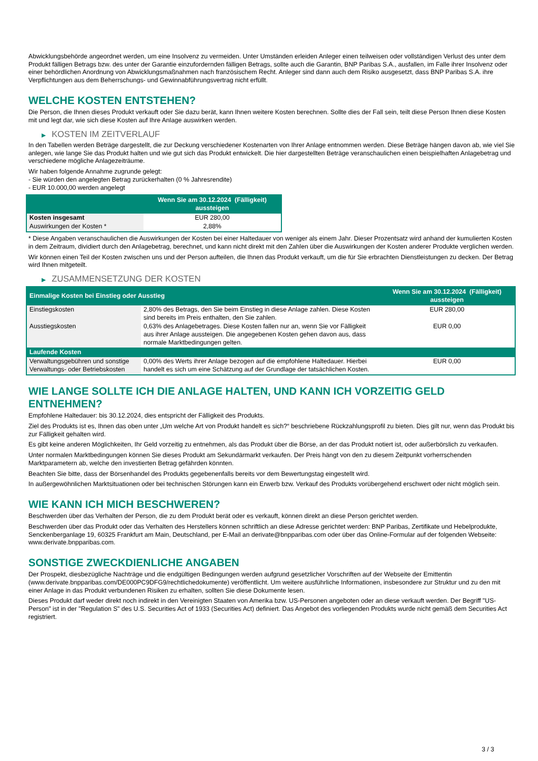Abwicklungsbehörde angeordnet werden, um eine Insolvenz zu vermeiden. Unter Umständen erleiden Anleger einen teilweisen oder vollständigen Verlust des unter dem Produkt fälligen Betrags bzw. des unter der Garantie einzufordernden fälligen Betrags, sollte auch die Garantin, BNP Paribas S.A., ausfallen, im Falle ihrer Insolvenz oder einer behördlichen Anordnung von Abwicklungsmaßnahmen nach französischem Recht. Anleger sind dann auch dem Risiko ausgesetzt, dass BNP Paribas S.A. ihre Verpflichtungen aus dem Beherrschungs- und Gewinnabführungsvertrag nicht erfüllt.
WELCHE KOSTEN ENTSTEHEN?
Die Person, die Ihnen dieses Produkt verkauft oder Sie dazu berät, kann Ihnen weitere Kosten berechnen. Sollte dies der Fall sein, teilt diese Person Ihnen diese Kosten mit und legt dar, wie sich diese Kosten auf Ihre Anlage auswirken werden.
▶ KOSTEN IM ZEITVERLAUF
In den Tabellen werden Beträge dargestellt, die zur Deckung verschiedener Kostenarten von Ihrer Anlage entnommen werden. Diese Beträge hängen davon ab, wie viel Sie anlegen, wie lange Sie das Produkt halten und wie gut sich das Produkt entwickelt. Die hier dargestellten Beträge veranschaulichen einen beispielhaften Anlagebetrag und verschiedene mögliche Anlagezeiträume.
Wir haben folgende Annahme zugrunde gelegt:
- Sie würden den angelegten Betrag zurückerhalten (0 % Jahresrendite)
- EUR 10.000,00 werden angelegt
| | Wenn Sie am 30.12.2024 (Fälligkeit) aussteigen |
| --- | --- |
| Kosten insgesamt | EUR 280,00 |
| Auswirkungen der Kosten * | 2,88% |
* Diese Angaben veranschaulichen die Auswirkungen der Kosten bei einer Haltedauer von weniger als einem Jahr. Dieser Prozentsatz wird anhand der kumulierten Kosten in dem Zeitraum, dividiert durch den Anlagebetrag, berechnet, und kann nicht direkt mit den Zahlen über die Auswirkungen der Kosten anderer Produkte verglichen werden.
Wir können einen Teil der Kosten zwischen uns und der Person aufteilen, die Ihnen das Produkt verkauft, um die für Sie erbrachten Dienstleistungen zu decken. Der Betrag wird Ihnen mitgeteilt.
▶ ZUSAMMENSETZUNG DER KOSTEN
| Einmalige Kosten bei Einstieg oder Ausstieg | | Wenn Sie am 30.12.2024 (Fälligkeit) aussteigen |
| --- | --- | --- |
| Einstiegskosten | 2,80% des Betrags, den Sie beim Einstieg in diese Anlage zahlen. Diese Kosten sind bereits im Preis enthalten, den Sie zahlen. | EUR 280,00 |
| Ausstiegskosten | 0,63% des Anlagebetrages. Diese Kosten fallen nur an, wenn Sie vor Fälligkeit aus ihrer Anlage aussteigen. Die angegebenen Kosten gehen davon aus, dass normale Marktbedingungen gelten. | EUR 0,00 |
| Laufende Kosten | | |
| Verwaltungsgebühren und sonstige Verwaltungs- oder Betriebskosten | 0,00% des Werts ihrer Anlage bezogen auf die empfohlene Haltedauer. Hierbei handelt es sich um eine Schätzung auf der Grundlage der tatsächlichen Kosten. | EUR 0,00 |
WIE LANGE SOLLTE ICH DIE ANLAGE HALTEN, UND KANN ICH VORZEITIG GELD ENTNEHMEN?
Empfohlene Haltedauer: bis 30.12.2024, dies entspricht der Fälligkeit des Produkts.
Ziel des Produkts ist es, Ihnen das oben unter „Um welche Art von Produkt handelt es sich?“ beschriebene Rückzahlungsprofil zu bieten. Dies gilt nur, wenn das Produkt bis zur Fälligkeit gehalten wird.
Es gibt keine anderen Möglichkeiten, Ihr Geld vorzeitig zu entnehmen, als das Produkt über die Börse, an der das Produkt notiert ist, oder außerbörslich zu verkaufen.
Unter normalen Marktbedingungen können Sie dieses Produkt am Sekundärmarkt verkaufen. Der Preis hängt von den zu diesem Zeitpunkt vorherrschenden Marktparametern ab, welche den investierten Betrag gefährden könnten.
Beachten Sie bitte, dass der Börsenhandel des Produkts gegebenenfalls bereits vor dem Bewertungstag eingestellt wird.
In außergewöhnlichen Marktsituationen oder bei technischen Störungen kann ein Erwerb bzw. Verkauf des Produkts vorübergehend erschwert oder nicht möglich sein.
WIE KANN ICH MICH BESCHWEREN?
Beschwerden über das Verhalten der Person, die zu dem Produkt berät oder es verkauft, können direkt an diese Person gerichtet werden.
Beschwerden über das Produkt oder das Verhalten des Herstellers können schriftlich an diese Adresse gerichtet werden: BNP Paribas, Zertifikate und Hebelprodukte, Senckenberganlage 19, 60325 Frankfurt am Main, Deutschland, per E-Mail an derivate@bnpparibas.com oder über das Online-Formular auf der folgenden Webseite: www.derivate.bnpparibas.com.
SONSTIGE ZWECKDIENLICHE ANGABEN
Der Prospekt, diesbezügliche Nachträge und die endgültigen Bedingungen werden aufgrund gesetzlicher Vorschriften auf der Webseite der Emittentin (www.derivate.bnpparibas.com/DE000PC9DFG9/rechtlichedokumente) veröffentlicht. Um weitere ausführliche Informationen, insbesondere zur Struktur und zu den mit einer Anlage in das Produkt verbundenen Risiken zu erhalten, sollten Sie diese Dokumente lesen.
Dieses Produkt darf weder direkt noch indirekt in den Vereinigten Staaten von Amerika bzw. US-Personen angeboten oder an diese verkauft werden. Der Begriff "US-Person" ist in der "Regulation S" des U.S. Securities Act of 1933 (Securities Act) definiert. Das Angebot des vorliegenden Produkts wurde nicht gemäß dem Securities Act registriert.
3 / 3